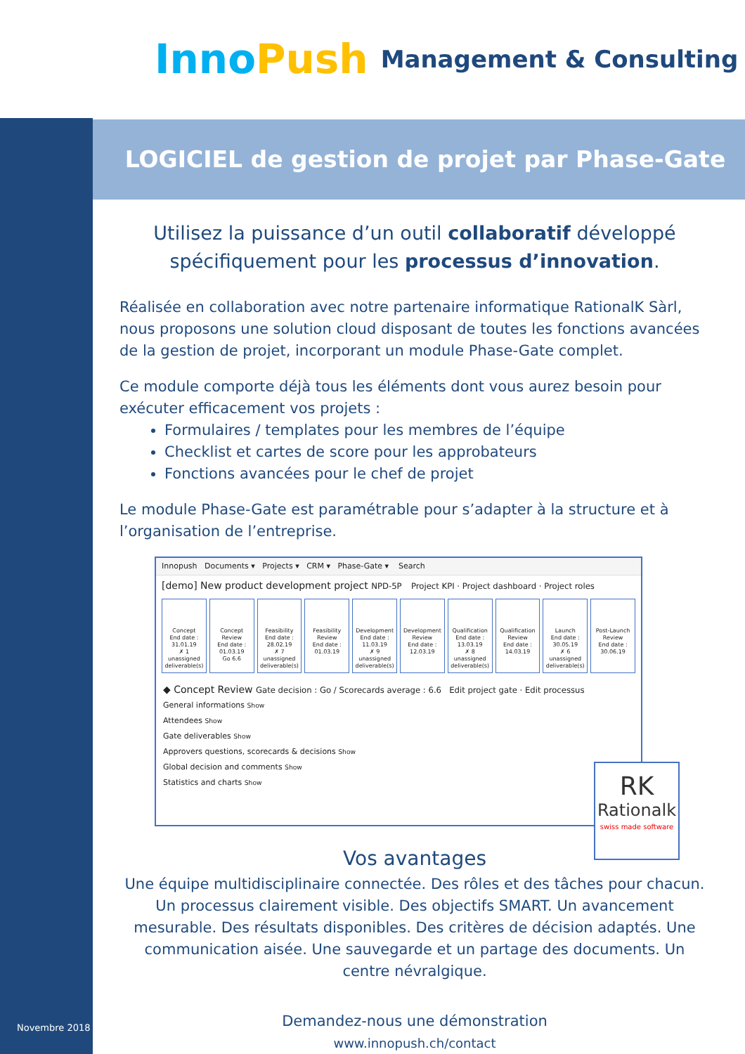InnoPush
Management & Consulting
LOGICIEL de gestion de projet par Phase-Gate
Utilisez la puissance d’un outil collaboratif développé spécifiquement pour les processus d’innovation.
Réalisée en collaboration avec notre partenaire informatique RationalK Sàrl, nous proposons une solution cloud disposant de toutes les fonctions avancées de la gestion de projet, incorporant un module Phase-Gate complet.
Ce module comporte déjà tous les éléments dont vous aurez besoin pour exécuter efficacement vos projets :
Formulaires / templates pour les membres de l’équipe
Checklist et cartes de score pour les approbateurs
Fonctions avancées pour le chef de projet
Le module Phase-Gate est paramétrable pour s’adapter à la structure et à l’organisation de l’entreprise.
Innopush Documents ▾ Projects ▾ CRM ▾ Phase-Gate ▾ Search
[demo] New product development project NPD-5P Project KPI · Project dashboard · Project roles
Concept
End date : 31.01.19
✗ 1 unassigned deliverable(s)
Concept Review
End date : 01.03.19
Go 6.6
Feasibility
End date : 28.02.19
✗ 7 unassigned deliverable(s)
Feasibility Review
End date : 01.03.19
Development
End date : 11.03.19
✗ 9 unassigned deliverable(s)
Development Review
End date : 12.03.19
Qualification
End date : 13.03.19
✗ 8 unassigned deliverable(s)
Qualification Review
End date : 14.03.19
Launch
End date : 30.05.19
✗ 6 unassigned deliverable(s)
Post-Launch Review
End date : 30.06.19
◆ Concept Review Gate decision : Go / Scorecards average : 6.6 Edit project gate · Edit processus
General informations Show
Attendees Show
Gate deliverables Show
Approvers questions, scorecards & decisions Show
Global decision and comments Show
Statistics and charts Show
RK
Rationalk
swiss made software
Vos avantages
Une équipe multidisciplinaire connectée. Des rôles et des tâches pour chacun. Un processus clairement visible. Des objectifs SMART. Un avancement mesurable. Des résultats disponibles. Des critères de décision adaptés. Une communication aisée. Une sauvegarde et un partage des documents. Un centre névralgique.
Demandez-nous une démonstration
www.innopush.ch/contact
Novembre 2018